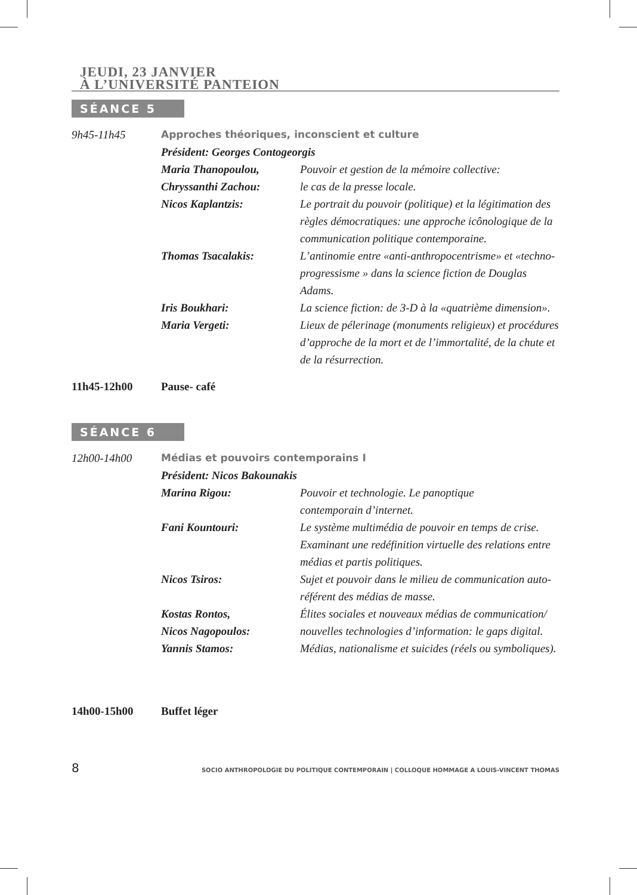JEUDI, 23 JANVIER
À L’UNIVERSITÉ PANTEION
SÉANCE 5
| 9h45-11h45 | Approches théoriques, inconscient et culture | |
| | Président: Georges Contogeorgis | |
| | Maria Thanopoulou, Chryssanthi Zachou: | Pouvoir et gestion de la mémoire collective: le cas de la presse locale. |
| | Nicos Kaplantzis: | Le portrait du pouvoir (politique) et la légitimation des règles démocratiques: une approche icônologique de la communication politique contemporaine. |
| | Thomas Tsacalakis: | L’antinomie entre «anti-anthropocentrisme» et «techno-progressisme » dans la science fiction de Douglas Adams. |
| | Iris Boukhari: | La science fiction: de 3-D à la «quatrième dimension». |
| | Maria Vergeti: | Lieux de pélerinage (monuments religieux) et procédures d’approche de la mort et de l’immortalité, de la chute et de la résurrection. |
11h45-12h00 Pause- café
SÉANCE 6
| 12h00-14h00 | Médias et pouvoirs contemporains I | |
| | Président: Nicos Bakounakis | |
| | Marina Rigou: | Pouvoir et technologie. Le panoptique contemporain d’internet. |
| | Fani Kountouri: | Le système multimédia de pouvoir en temps de crise. Examinant une redéfinition virtuelle des relations entre médias et partis politiques. |
| | Nicos Tsiros: | Sujet et pouvoir dans le milieu de communication auto-référent des médias de masse. |
| | Kostas Rontos, Nicos Nagopoulos: | Élites sociales et nouveaux médias de communication/ nouvelles technologies d’information: le gaps digital. |
| | Yannis Stamos: | Médias, nationalisme et suicides (réels ou symboliques). |
14h00-15h00 Buffet léger
8 SOCIO ANTHROPOLOGIE DU POLITIQUE CONTEMPORAIN | COLLOQUE HOMMAGE A LOUIS-VINCENT THOMAS